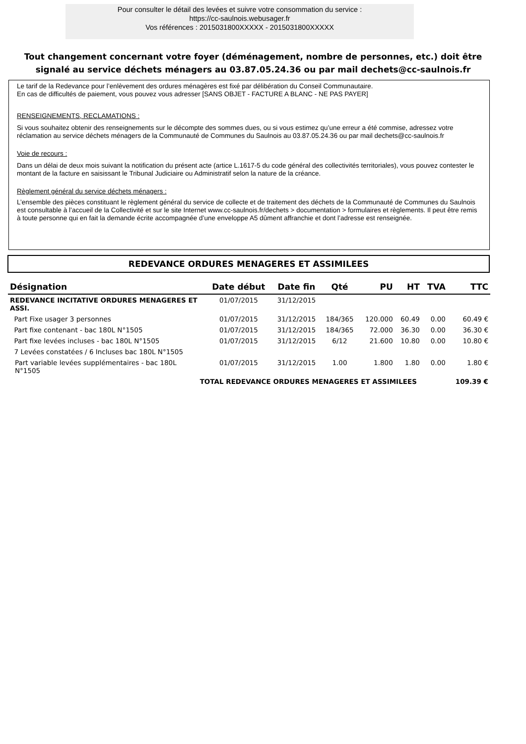Pour consulter le détail des levées et suivre votre consommation du service :
https://cc-saulnois.webusager.fr
Vos références : 2015031800XXXXX - 2015031800XXXXX
Tout changement concernant votre foyer (déménagement, nombre de personnes, etc.) doit être signalé au service déchets ménagers au 03.87.05.24.36 ou par mail dechets@cc-saulnois.fr
Le tarif de la Redevance pour l’enlèvement des ordures ménagères est fixé par délibération du Conseil Communautaire.
En cas de difficultés de paiement, vous pouvez vous adresser [SANS OBJET - FACTURE A BLANC - NE PAS PAYER]
RENSEIGNEMENTS, RECLAMATIONS :
Si vous souhaitez obtenir des renseignements sur le décompte des sommes dues, ou si vous estimez qu’une erreur a été commise, adressez votre réclamation au service déchets ménagers de la Communauté de Communes du Saulnois au 03.87.05.24.36 ou par mail dechets@cc-saulnois.fr
Voie de recours :
Dans un délai de deux mois suivant la notification du présent acte (artice L.1617-5 du code général des collectivités territoriales), vous pouvez contester le montant de la facture en saisissant le Tribunal Judiciaire ou Administratif selon la nature de la créance.
Règlement général du service déchets ménagers :
L’ensemble des pièces constituant le règlement général du service de collecte et de traitement des déchets de la Communauté de Communes du Saulnois est consultable à l’accueil de la Collectivité et sur le site Internet www.cc-saulnois.fr/dechets > documentation > formulaires et règlements. Il peut être remis à toute personne qui en fait la demande écrite accompagnée d’une enveloppe A5 dûment affranchie et dont l’adresse est renseignée.
REDEVANCE ORDURES MENAGERES ET ASSIMILEES
| Désignation | Date début | Date fin | Qté | PU | HT | TVA | TTC |
| --- | --- | --- | --- | --- | --- | --- | --- |
| REDEVANCE INCITATIVE ORDURES MENAGERES ET ASSI. | 01/07/2015 | 31/12/2015 | | | | | |
| Part Fixe usager 3 personnes | 01/07/2015 | 31/12/2015 | 184/365 | 120.000 | 60.49 | 0.00 | 60.49 € |
| Part fixe contenant - bac 180L N°1505 | 01/07/2015 | 31/12/2015 | 184/365 | 72.000 | 36.30 | 0.00 | 36.30 € |
| Part fixe levées incluses - bac 180L N°1505 | 01/07/2015 | 31/12/2015 | 6/12 | 21.600 | 10.80 | 0.00 | 10.80 € |
| 7 Levées constatées / 6 Incluses bac 180L N°1505 | | | | | | | |
| Part variable levées supplémentaires - bac 180L N°1505 | 01/07/2015 | 31/12/2015 | 1.00 | 1.800 | 1.80 | 0.00 | 1.80 € |
| TOTAL REDEVANCE ORDURES MENAGERES ET ASSIMILEES | | | | | | | 109.39 € |